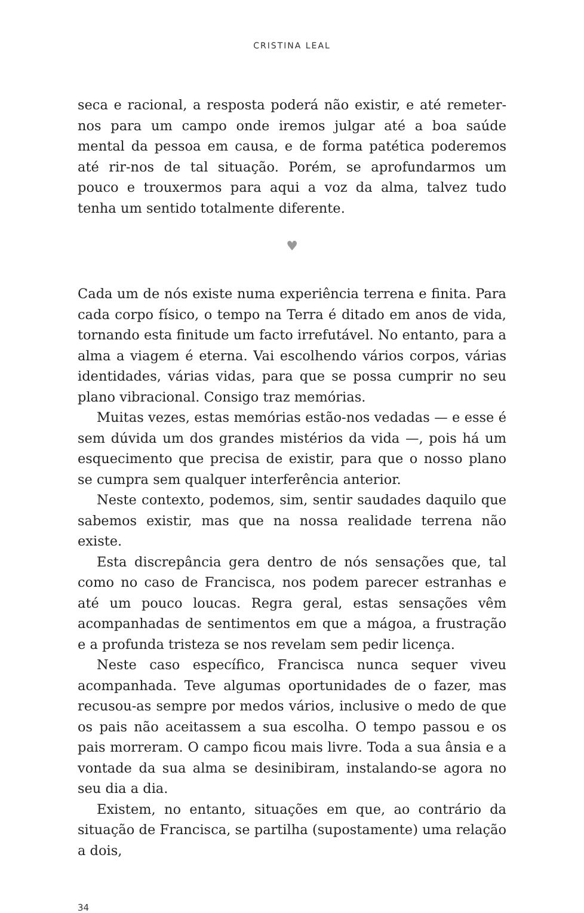CRISTINA LEAL
seca e racional, a resposta poderá não existir, e até remeter-nos para um campo onde iremos julgar até a boa saúde mental da pessoa em causa, e de forma patética poderemos até rir-nos de tal situação. Porém, se aprofundarmos um pouco e trouxermos para aqui a voz da alma, talvez tudo tenha um sentido totalmente diferente.
♥
Cada um de nós existe numa experiência terrena e finita. Para cada corpo físico, o tempo na Terra é ditado em anos de vida, tornando esta finitude um facto irrefutável. No entanto, para a alma a viagem é eterna. Vai escolhendo vários corpos, várias identidades, várias vidas, para que se possa cumprir no seu plano vibracional. Consigo traz memórias.
Muitas vezes, estas memórias estão-nos vedadas — e esse é sem dúvida um dos grandes mistérios da vida —, pois há um esquecimento que precisa de existir, para que o nosso plano se cumpra sem qualquer interferência anterior.
Neste contexto, podemos, sim, sentir saudades daquilo que sabemos existir, mas que na nossa realidade terrena não existe.
Esta discrepância gera dentro de nós sensações que, tal como no caso de Francisca, nos podem parecer estranhas e até um pouco loucas. Regra geral, estas sensações vêm acompanhadas de sentimentos em que a mágoa, a frustração e a profunda tristeza se nos revelam sem pedir licença.
Neste caso específico, Francisca nunca sequer viveu acompanhada. Teve algumas oportunidades de o fazer, mas recusou-as sempre por medos vários, inclusive o medo de que os pais não aceitassem a sua escolha. O tempo passou e os pais morreram. O campo ficou mais livre. Toda a sua ânsia e a vontade da sua alma se desinibiram, instalando-se agora no seu dia a dia.
Existem, no entanto, situações em que, ao contrário da situação de Francisca, se partilha (supostamente) uma relação a dois,
34